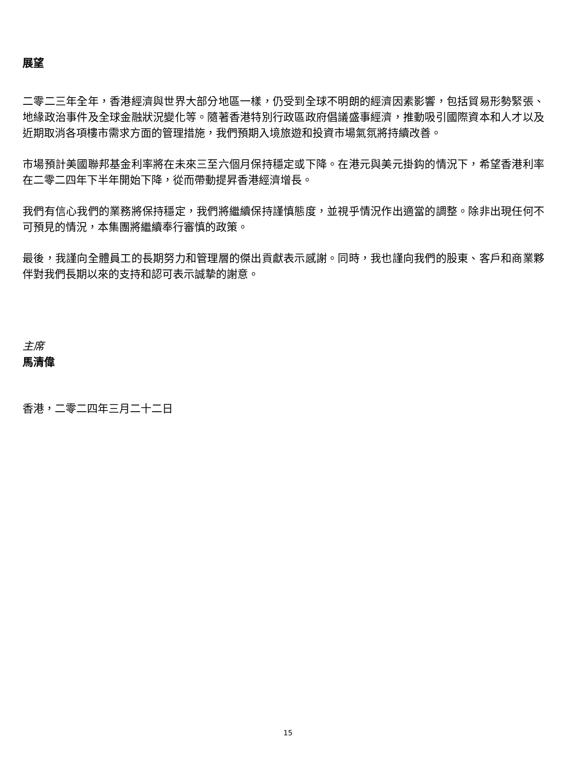展望
二零二三年全年，香港經濟與世界大部分地區一樣，仍受到全球不明朗的經濟因素影響，包括貿易形勢緊張、地緣政治事件及全球金融狀況變化等。隨著香港特別行政區政府倡議盛事經濟，推動吸引國際資本和人才以及近期取消各項樓市需求方面的管理措施，我們預期入境旅遊和投資市場氣氛將持續改善。
市場預計美國聯邦基金利率將在未來三至六個月保持穩定或下降。在港元與美元掛鈎的情況下，希望香港利率在二零二四年下半年開始下降，從而帶動提昇香港經濟增長。
我們有信心我們的業務將保持穩定，我們將繼續保持謹慎態度，並視乎情況作出適當的調整。除非出現任何不可預見的情況，本集團將繼續奉行審慎的政策。
最後，我謹向全體員工的長期努力和管理層的傑出貢獻表示感謝。同時，我也謹向我們的股東、客戶和商業夥伴對我們長期以來的支持和認可表示誠摯的謝意。
主席
馬清偉
香港，二零二四年三月二十二日
15